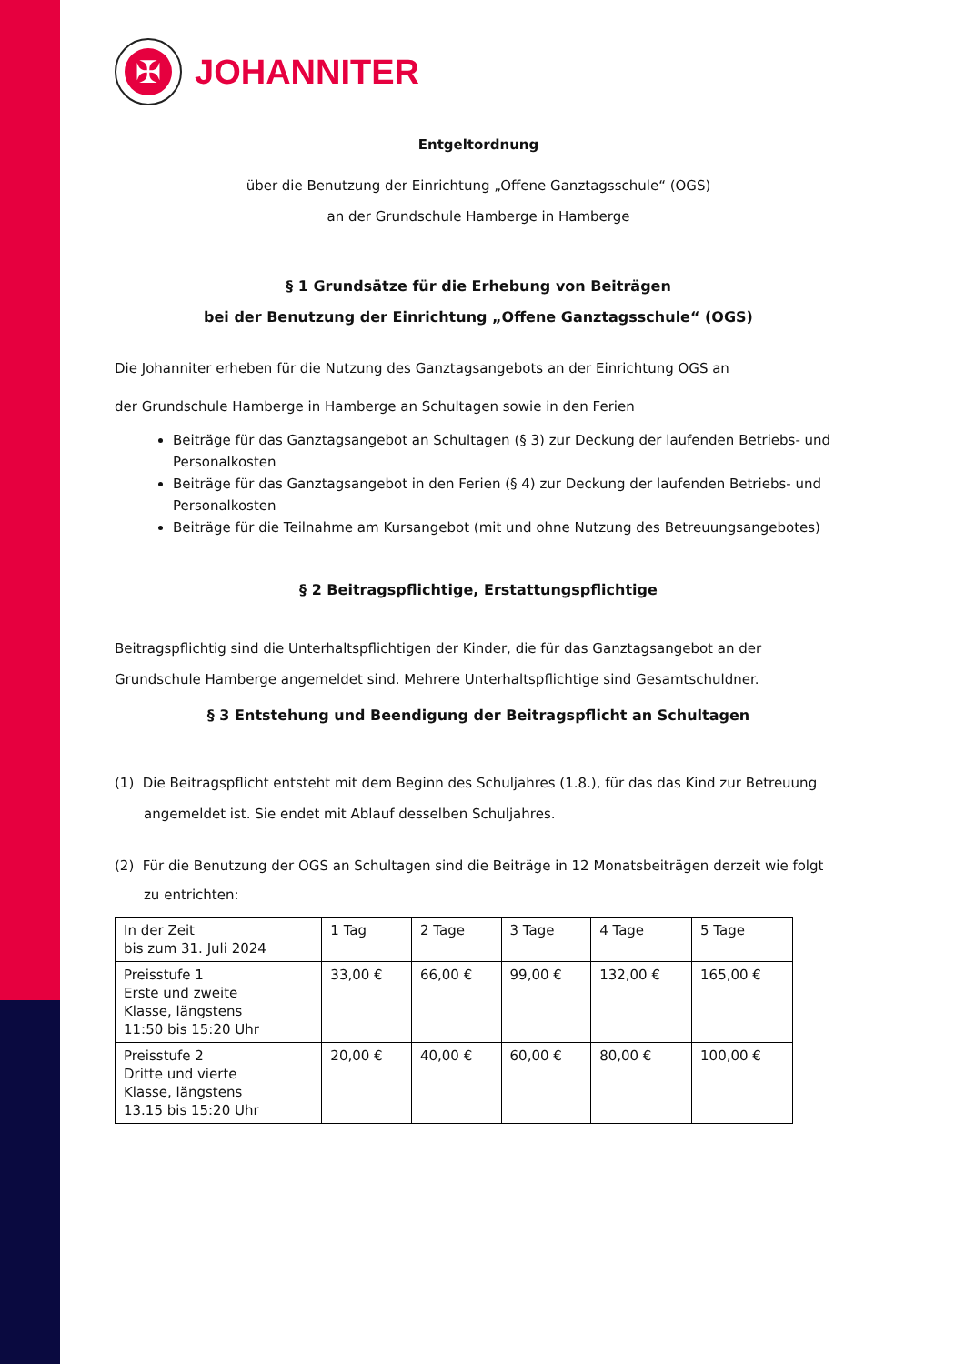✠
JOHANNITER
Entgeltordnung
über die Benutzung der Einrichtung „Offene Ganztagsschule“ (OGS)
an der Grundschule Hamberge in Hamberge
§ 1 Grundsätze für die Erhebung von Beiträgen
bei der Benutzung der Einrichtung „Offene Ganztagsschule“ (OGS)
Die Johanniter erheben für die Nutzung des Ganztagsangebots an der Einrichtung OGS an
der Grundschule Hamberge in Hamberge an Schultagen sowie in den Ferien
Beiträge für das Ganztagsangebot an Schultagen (§ 3) zur Deckung der laufenden Betriebs- und Personalkosten
Beiträge für das Ganztagsangebot in den Ferien (§ 4) zur Deckung der laufenden Betriebs- und Personalkosten
Beiträge für die Teilnahme am Kursangebot (mit und ohne Nutzung des Betreuungsangebotes)
§ 2 Beitragspflichtige, Erstattungspflichtige
Beitragspflichtig sind die Unterhaltspflichtigen der Kinder, die für das Ganztagsangebot an der Grundschule Hamberge angemeldet sind. Mehrere Unterhaltspflichtige sind Gesamtschuldner.
§ 3 Entstehung und Beendigung der Beitragspflicht an Schultagen
(1) Die Beitragspflicht entsteht mit dem Beginn des Schuljahres (1.8.), für das das Kind zur Betreuung angemeldet ist. Sie endet mit Ablauf desselben Schuljahres.
(2) Für die Benutzung der OGS an Schultagen sind die Beiträge in 12 Monatsbeiträgen derzeit wie folgt zu entrichten:
| In der Zeit bis zum 31. Juli 2024 | 1 Tag | 2 Tage | 3 Tage | 4 Tage | 5 Tage |
| Preisstufe 1 Erste und zweite Klasse, längstens 11:50 bis 15:20 Uhr | 33,00 € | 66,00 € | 99,00 € | 132,00 € | 165,00 € |
| Preisstufe 2 Dritte und vierte Klasse, längstens 13.15 bis 15:20 Uhr | 20,00 € | 40,00 € | 60,00 € | 80,00 € | 100,00 € |